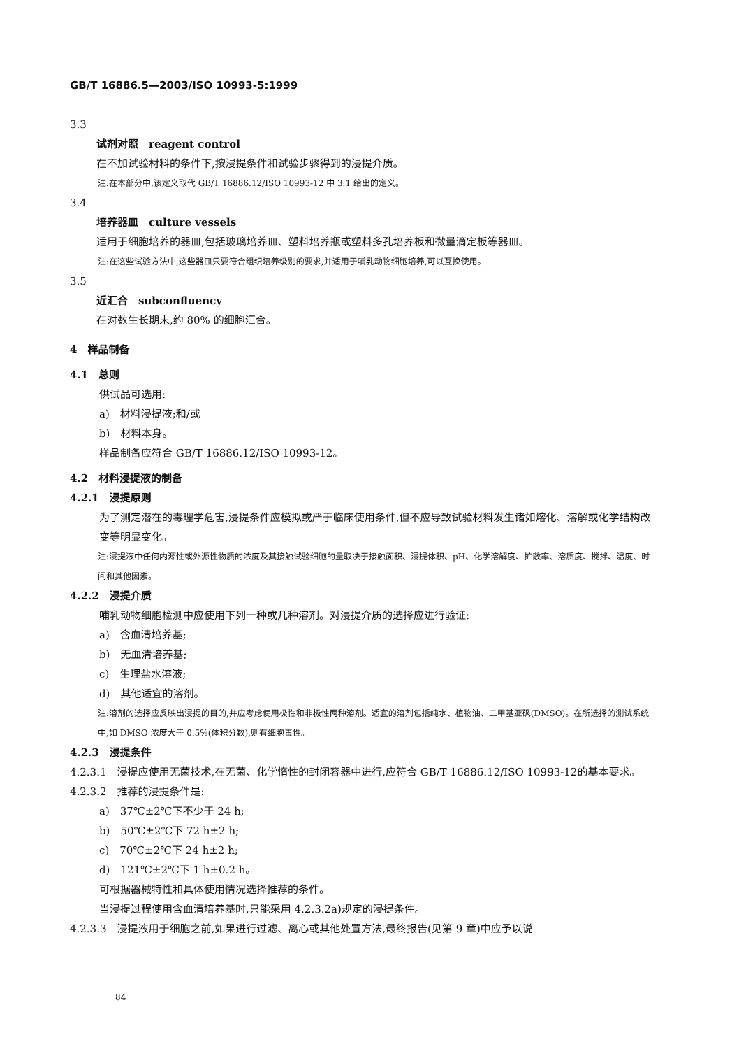GB/T 16886.5—2003/ISO 10993-5:1999
3.3
试剂对照　reagent control
在不加试验材料的条件下,按浸提条件和试验步骤得到的浸提介质。
注:在本部分中,该定义取代 GB/T 16886.12/ISO 10993-12 中 3.1 给出的定义。
3.4
培养器皿　culture vessels
适用于细胞培养的器皿,包括玻璃培养皿、塑料培养瓶或塑料多孔培养板和微量滴定板等器皿。
注:在这些试验方法中,这些器皿只要符合组织培养级别的要求,并适用于哺乳动物细胞培养,可以互换使用。
3.5
近汇合　subconfluency
在对数生长期末,约 80% 的细胞汇合。
4　样品制备
4.1　总则
供试品可选用:
a)　材料浸提液;和/或
b)　材料本身。
样品制备应符合 GB/T 16886.12/ISO 10993-12。
4.2　材料浸提液的制备
4.2.1　浸提原则
为了测定潜在的毒理学危害,浸提条件应模拟或严于临床使用条件,但不应导致试验材料发生诸如熔化、溶解或化学结构改变等明显变化。
注:浸提液中任何内源性或外源性物质的浓度及其接触试验细胞的量取决于接触面积、浸提体积、pH、化学溶解度、扩散率、溶质度、搅拌、温度、时间和其他因素。
4.2.2　浸提介质
哺乳动物细胞检测中应使用下列一种或几种溶剂。对浸提介质的选择应进行验证:
a)　含血清培养基;
b)　无血清培养基;
c)　生理盐水溶液;
d)　其他适宜的溶剂。
注:溶剂的选择应反映出浸提的目的,并应考虑使用极性和非极性两种溶剂。适宜的溶剂包括纯水、植物油、二甲基亚砜(DMSO)。在所选择的测试系统中,如 DMSO 浓度大于 0.5%(体积分数),则有细胞毒性。
4.2.3　浸提条件
4.2.3.1　浸提应使用无菌技术,在无菌、化学惰性的封闭容器中进行,应符合 GB/T 16886.12/ISO 10993-12的基本要求。
4.2.3.2　推荐的浸提条件是:
a)　37℃±2℃下不少于 24 h;
b)　50℃±2℃下 72 h±2 h;
c)　70℃±2℃下 24 h±2 h;
d)　121℃±2℃下 1 h±0.2 h。
可根据器械特性和具体使用情况选择推荐的条件。
当浸提过程使用含血清培养基时,只能采用 4.2.3.2a)规定的浸提条件。
4.2.3.3　浸提液用于细胞之前,如果进行过滤、离心或其他处置方法,最终报告(见第 9 章)中应予以说
84